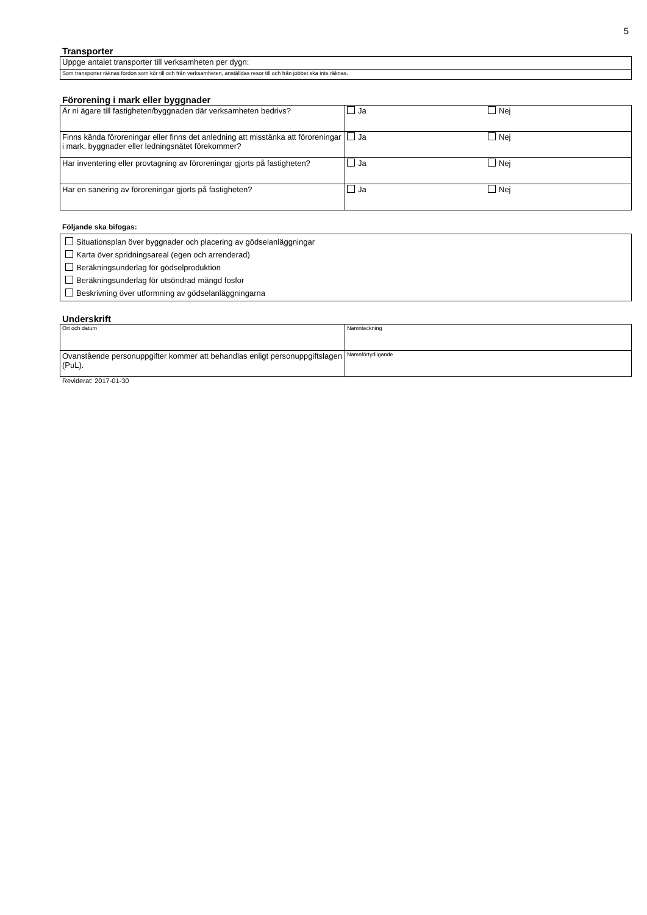5
Transporter
| Uppge antalet transporter till verksamheten per dygn: |
| Som transporter räknas fordon som kör till och från verksamheten, anställdas resor till och från jobbet ska inte räknas. |
Förorening i mark eller byggnader
| Är ni ägare till fastigheten/byggnaden där verksamheten bedrivs? | Ja | Nej |
| Finns kända föroreningar eller finns det anledning att misstänka att föroreningar i mark, byggnader eller ledningsnätet förekommer? | Ja | Nej |
| Har inventering eller provtagning av föroreningar gjorts på fastigheten? | Ja | Nej |
| Har en sanering av föroreningar gjorts på fastigheten? | Ja | Nej |
Följande ska bifogas:
Situationsplan över byggnader och placering av gödselanläggningar
Karta över spridningsareal (egen och arrenderad)
Beräkningsunderlag för gödselproduktion
Beräkningsunderlag för utsöndrad mängd fosfor
Beskrivning över utformning av gödselanläggningarna
Underskrift
| Ort och datum | Namnteckning |
| Ovanstående personuppgifter kommer att behandlas enligt personuppgiftslagen (PuL). | Namnförtydligande |
Reviderat: 2017-01-30